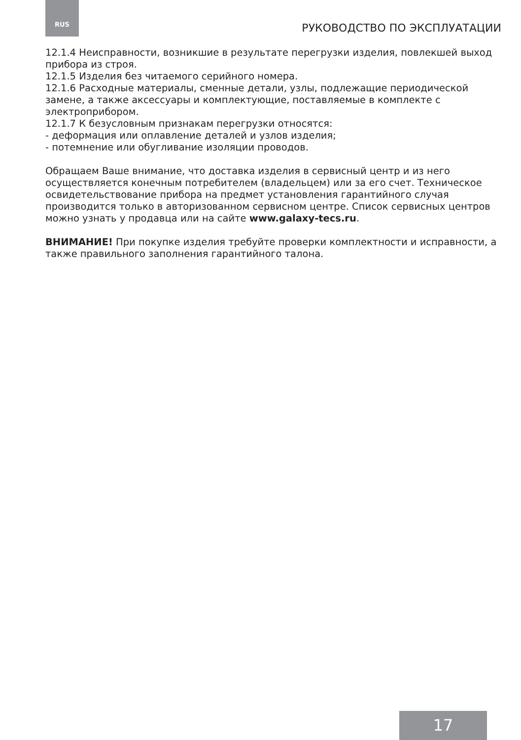RUS РУКОВОДСТВО ПО ЭКСПЛУАТАЦИИ
12.1.4 Неисправности, возникшие в результате перегрузки изделия, по­влекшей выход прибора из строя.
12.1.5 Изделия без читаемого серийного номера.
12.1.6 Расходные материалы, сменные детали, узлы, подлежащие перио­дической замене, а также аксессуары и комплектующие, поставляемые в комплекте с электроприбором.
12.1.7 К безусловным признакам перегрузки относятся:
- деформация или оплавление деталей и узлов изделия;
- потемнение или обугливание изоляции проводов.
Обращаем Ваше внимание, что доставка изделия в сервисный центр и из него осуществляется конечным потребителем (владельцем) или за его счет. Техническое освидетельствование прибора на предмет установления га­рантийного случая производится только в авторизованном сервисном цен­тре. Список сервисных центров можно узнать у продавца или на сайте www.galaxy-tecs.ru.
ВНИМАНИЕ! При покупке изделия требуйте проверки комплектности и исправности, а также правильного заполнения гарантийного талона.
17